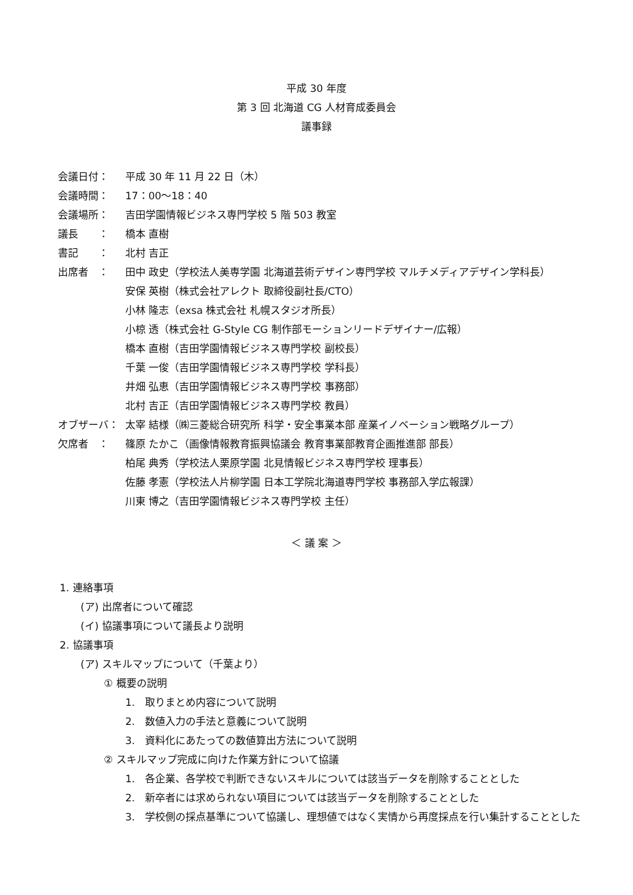平成 30 年度
第 3 回 北海道 CG 人材育成委員会
議事録
会議日付： 平成 30 年 11 月 22 日（木）
会議時間： 17：00～18：40
会議場所： 吉田学園情報ビジネス専門学校 5 階 503 教室
議長　　： 橋本 直樹
書記　　： 北村 吉正
出席者　： 田中 政史（学校法人美専学園 北海道芸術デザイン専門学校 マルチメディアデザイン学科長）
安保 英樹（株式会社アレクト 取締役副社長/CTO）
小林 隆志（exsa 株式会社 札幌スタジオ所長）
小椋 透（株式会社 G-Style CG 制作部モーションリードデザイナー/広報）
橋本 直樹（吉田学園情報ビジネス専門学校 副校長）
千葉 一俊（吉田学園情報ビジネス専門学校 学科長）
井畑 弘恵（吉田学園情報ビジネス専門学校 事務部）
北村 吉正（吉田学園情報ビジネス専門学校 教員）
オブザーバ： 太宰 結様（㈱三菱総合研究所 科学・安全事業本部 産業イノベーション戦略グループ）
欠席者　： 篠原 たかこ（画像情報教育振興協議会 教育事業部教育企画推進部 部長）
柏尾 典秀（学校法人栗原学園 北見情報ビジネス専門学校 理事長）
佐藤 孝憲（学校法人片柳学園 日本工学院北海道専門学校 事務部入学広報課）
川東 博之（吉田学園情報ビジネス専門学校 主任）
＜ 議 案 ＞
1. 連絡事項
(ア) 出席者について確認
(イ) 協議事項について議長より説明
2. 協議事項
(ア) スキルマップについて（千葉より）
① 概要の説明
1.　取りまとめ内容について説明
2.　数値入力の手法と意義について説明
3.　資料化にあたっての数値算出方法について説明
② スキルマップ完成に向けた作業方針について協議
1.　各企業、各学校で判断できないスキルについては該当データを削除することとした
2.　新卒者には求められない項目については該当データを削除することとした
3.　学校側の採点基準について協議し、理想値ではなく実情から再度採点を行い集計することとした